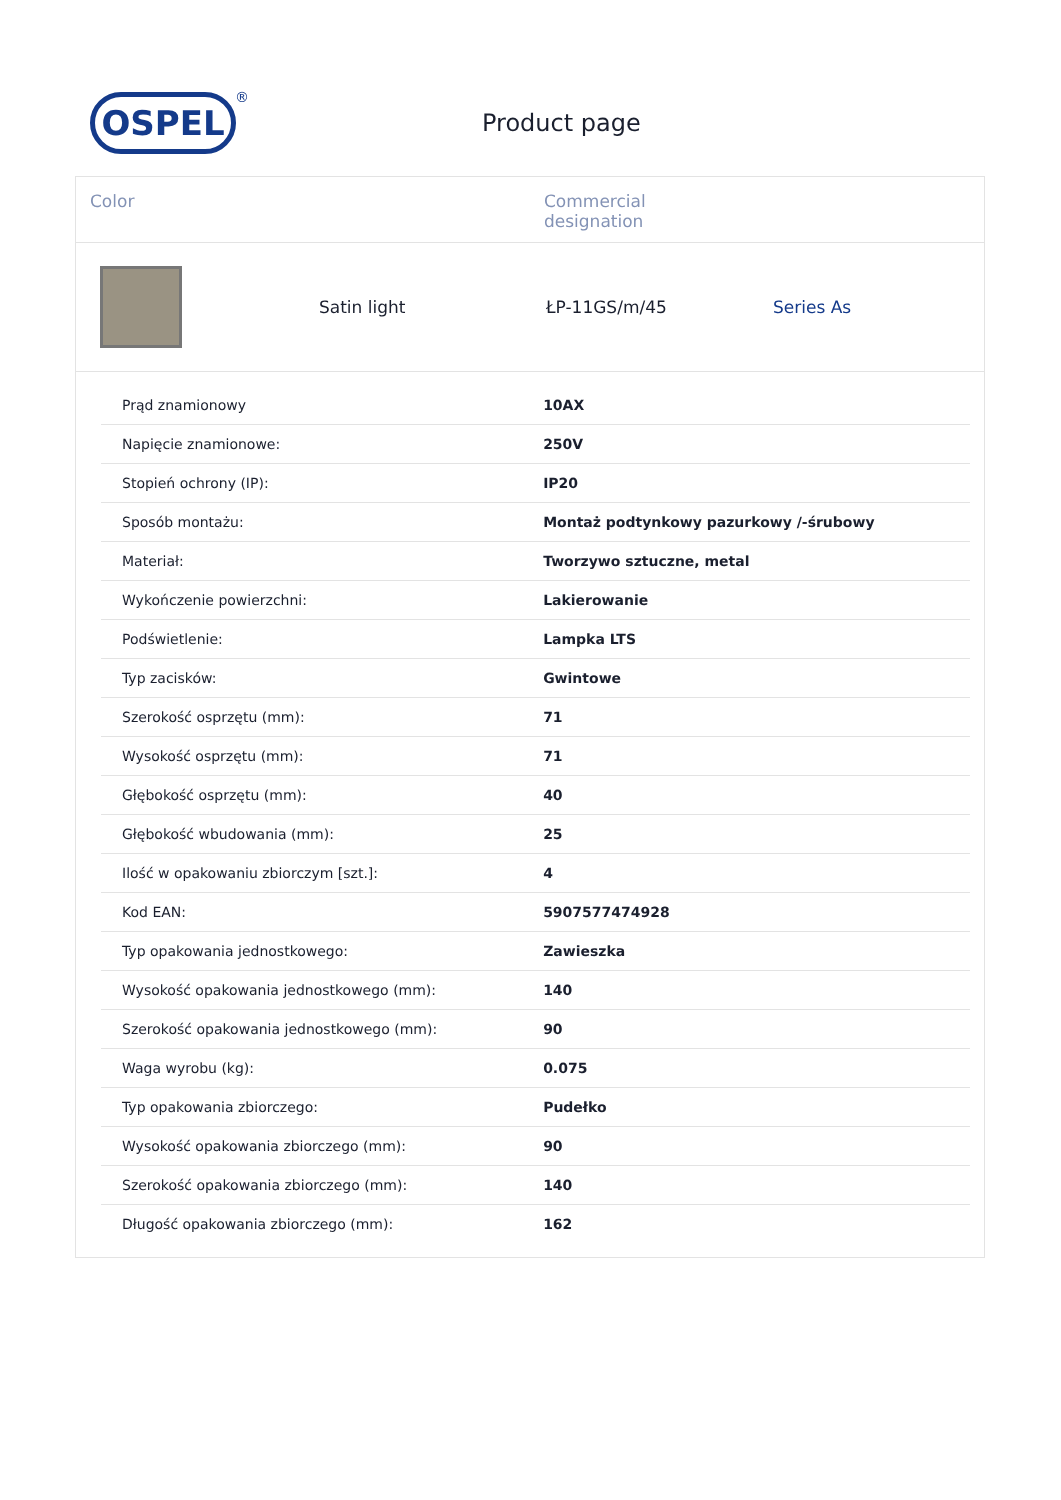OSPEL<sup>®</sup>
Product page
Color Commercial
designation
Satin light ŁP-11GS/m/45 Series As
| Prąd znamionowy | 10AX |
| Napięcie znamionowe: | 250V |
| Stopień ochrony (IP): | IP20 |
| Sposób montażu: | Montaż podtynkowy pazurkowy /-śrubowy |
| Materiał: | Tworzywo sztuczne, metal |
| Wykończenie powierzchni: | Lakierowanie |
| Podświetlenie: | Lampka LTS |
| Typ zacisków: | Gwintowe |
| Szerokość osprzętu (mm): | 71 |
| Wysokość osprzętu (mm): | 71 |
| Głębokość osprzętu (mm): | 40 |
| Głębokość wbudowania (mm): | 25 |
| Ilość w opakowaniu zbiorczym [szt.]: | 4 |
| Kod EAN: | 5907577474928 |
| Typ opakowania jednostkowego: | Zawieszka |
| Wysokość opakowania jednostkowego (mm): | 140 |
| Szerokość opakowania jednostkowego (mm): | 90 |
| Waga wyrobu (kg): | 0.075 |
| Typ opakowania zbiorczego: | Pudełko |
| Wysokość opakowania zbiorczego (mm): | 90 |
| Szerokość opakowania zbiorczego (mm): | 140 |
| Długość opakowania zbiorczego (mm): | 162 |